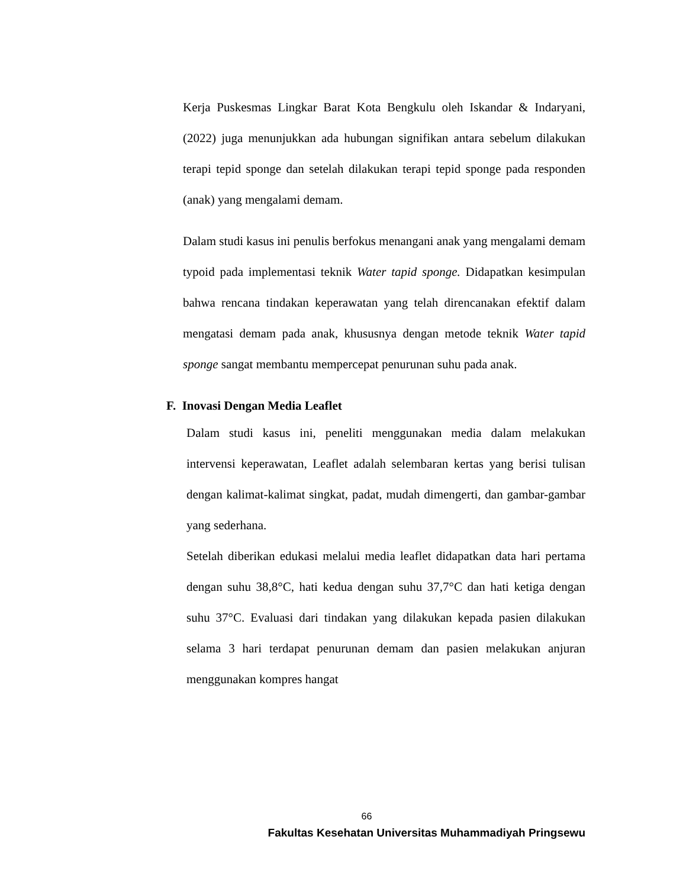Kerja Puskesmas Lingkar Barat Kota Bengkulu oleh Iskandar & Indaryani, (2022) juga menunjukkan ada hubungan signifikan antara sebelum dilakukan terapi tepid sponge dan setelah dilakukan terapi tepid sponge pada responden (anak) yang mengalami demam.
Dalam studi kasus ini penulis berfokus menangani anak yang mengalami demam typoid pada implementasi teknik Water tapid sponge. Didapatkan kesimpulan bahwa rencana tindakan keperawatan yang telah direncanakan efektif dalam mengatasi demam pada anak, khususnya dengan metode teknik Water tapid sponge sangat membantu mempercepat penurunan suhu pada anak.
F. Inovasi Dengan Media Leaflet
Dalam studi kasus ini, peneliti menggunakan media dalam melakukan intervensi keperawatan, Leaflet adalah selembaran kertas yang berisi tulisan dengan kalimat-kalimat singkat, padat, mudah dimengerti, dan gambar-gambar yang sederhana.
Setelah diberikan edukasi melalui media leaflet didapatkan data hari pertama dengan suhu 38,8°C, hati kedua dengan suhu 37,7°C dan hati ketiga dengan suhu 37°C. Evaluasi dari tindakan yang dilakukan kepada pasien dilakukan selama 3 hari terdapat penurunan demam dan pasien melakukan anjuran menggunakan kompres hangat
66
Fakultas Kesehatan Universitas Muhammadiyah Pringsewu